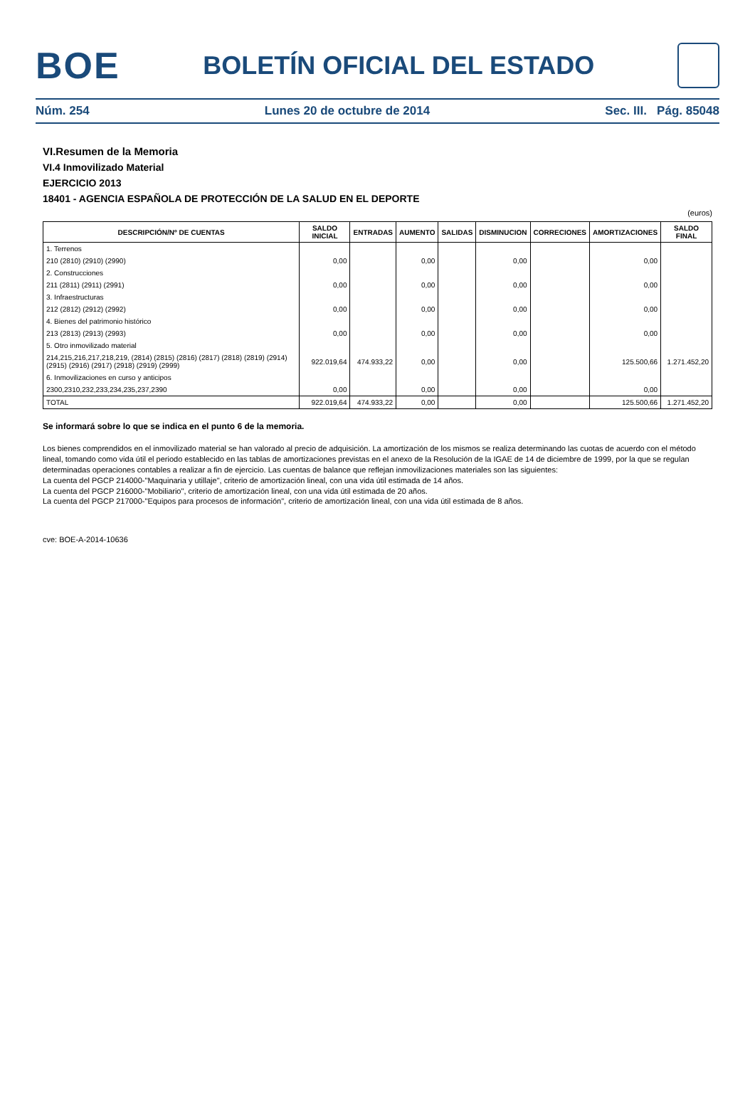BOE
BOLETÍN OFICIAL DEL ESTADO
Núm. 254 Lunes 20 de octubre de 2014 Sec. III. Pág. 85048
VI.Resumen de la Memoria
VI.4 Inmovilizado Material
EJERCICIO 2013
18401 - AGENCIA ESPAÑOLA DE PROTECCIÓN DE LA SALUD EN EL DEPORTE
(euros)
| DESCRIPCIÓN/Nº DE CUENTAS | SALDO INICIAL | ENTRADAS | AUMENTO | SALIDAS | DISMINUCION | CORRECIONES | AMORTIZACIONES | SALDO FINAL |
| --- | --- | --- | --- | --- | --- | --- | --- | --- |
| 1. Terrenos | | | | | | | | |
| 210 (2810) (2910) (2990) | 0,00 | | 0,00 | | 0,00 | | 0,00 | |
| 2. Construcciones | | | | | | | | |
| 211 (2811) (2911) (2991) | 0,00 | | 0,00 | | 0,00 | | 0,00 | |
| 3. Infraestructuras | | | | | | | | |
| 212 (2812) (2912) (2992) | 0,00 | | 0,00 | | 0,00 | | 0,00 | |
| 4. Bienes del patrimonio histórico | | | | | | | | |
| 213 (2813) (2913) (2993) | 0,00 | | 0,00 | | 0,00 | | 0,00 | |
| 5. Otro inmovilizado material | | | | | | | | |
| 214,215,216,217,218,219, (2814) (2815) (2816) (2817) (2818) (2819) (2914) (2915) (2916) (2917) (2918) (2919) (2999) | 922.019,64 | 474.933,22 | 0,00 | | 0,00 | | 125.500,66 | 1.271.452,20 |
| 6. Inmovilizaciones en curso y anticipos | | | | | | | | |
| 2300,2310,232,233,234,235,237,2390 | 0,00 | | 0,00 | | 0,00 | | 0,00 | |
| TOTAL | 922.019,64 | 474.933,22 | 0,00 | | 0,00 | | 125.500,66 | 1.271.452,20 |
Se informará sobre lo que se indica en el punto 6 de la memoria.
Los bienes comprendidos en el inmovilizado material se han valorado al precio de adquisición. La amortización de los mismos se realiza determinando las cuotas de acuerdo con el método lineal, tomando como vida útil el periodo establecido en las tablas de amortizaciones previstas en el anexo de la Resolución de la IGAE de 14 de diciembre de 1999, por la que se regulan determinadas operaciones contables a realizar a fin de ejercicio. Las cuentas de balance que reflejan inmovilizaciones materiales son las siguientes:
La cuenta del PGCP 214000-"Maquinaria y utillaje", criterio de amortización lineal, con una vida útil estimada de 14 años.
La cuenta del PGCP 216000-"Mobiliario", criterio de amortización lineal, con una vida útil estimada de 20 años.
La cuenta del PGCP 217000-"Equipos para procesos de información", criterio de amortización lineal, con una vida útil estimada de 8 años.
cve: BOE-A-2014-10636